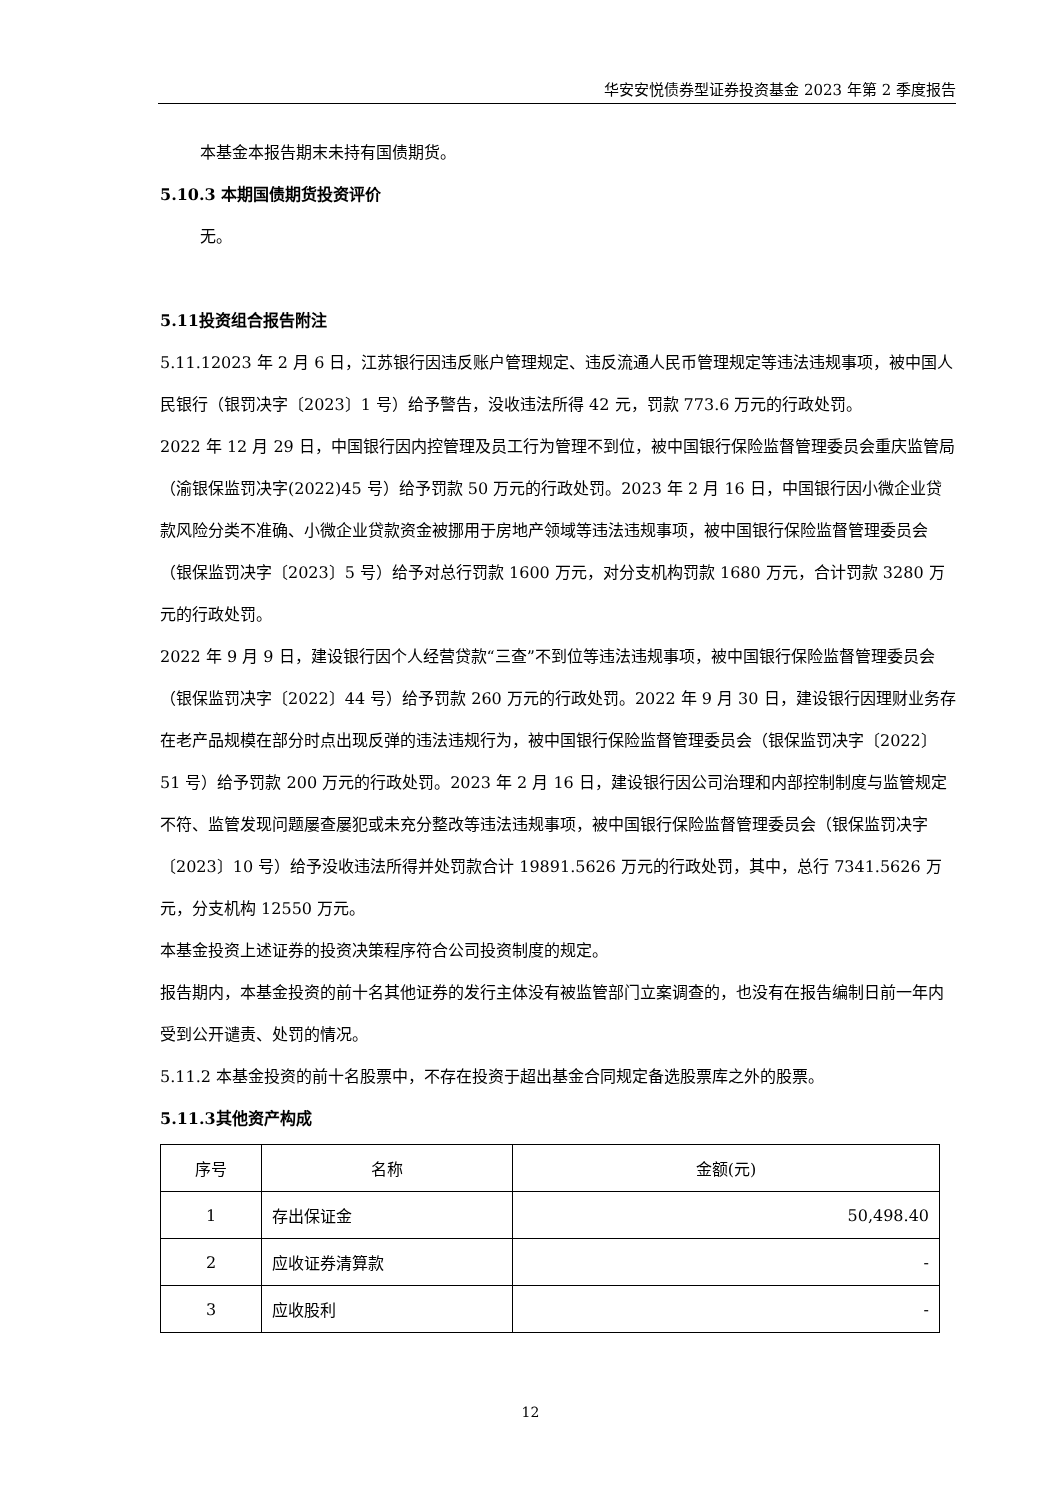华安安悦债券型证券投资基金 2023 年第 2 季度报告
本基金本报告期末未持有国债期货。
5.10.3 本期国债期货投资评价
无。
5.11投资组合报告附注
5.11.12023 年 2 月 6 日，江苏银行因违反账户管理规定、违反流通人民币管理规定等违法违规事项，被中国人民银行（银罚决字〔2023〕1 号）给予警告，没收违法所得 42 元，罚款 773.6 万元的行政处罚。
2022 年 12 月 29 日，中国银行因内控管理及员工行为管理不到位，被中国银行保险监督管理委员会重庆监管局（渝银保监罚决字(2022)45 号）给予罚款 50 万元的行政处罚。2023 年 2 月 16 日，中国银行因小微企业贷款风险分类不准确、小微企业贷款资金被挪用于房地产领域等违法违规事项，被中国银行保险监督管理委员会（银保监罚决字〔2023〕5 号）给予对总行罚款 1600 万元，对分支机构罚款 1680 万元，合计罚款 3280 万元的行政处罚。
2022 年 9 月 9 日，建设银行因个人经营贷款“三查”不到位等违法违规事项，被中国银行保险监督管理委员会（银保监罚决字〔2022〕44 号）给予罚款 260 万元的行政处罚。2022 年 9 月 30 日，建设银行因理财业务存在老产品规模在部分时点出现反弹的违法违规行为，被中国银行保险监督管理委员会（银保监罚决字〔2022〕51 号）给予罚款 200 万元的行政处罚。2023 年 2 月 16 日，建设银行因公司治理和内部控制制度与监管规定不符、监管发现问题屡查屡犯或未充分整改等违法违规事项，被中国银行保险监督管理委员会（银保监罚决字〔2023〕10 号）给予没收违法所得并处罚款合计 19891.5626 万元的行政处罚，其中，总行 7341.5626 万元，分支机构 12550 万元。
本基金投资上述证券的投资决策程序符合公司投资制度的规定。
报告期内，本基金投资的前十名其他证券的发行主体没有被监管部门立案调查的，也没有在报告编制日前一年内受到公开谴责、处罚的情况。
5.11.2 本基金投资的前十名股票中，不存在投资于超出基金合同规定备选股票库之外的股票。
5.11.3其他资产构成
| 序号 | 名称 | 金额(元) |
| --- | --- | --- |
| 1 | 存出保证金 | 50,498.40 |
| 2 | 应收证券清算款 | - |
| 3 | 应收股利 | - |
12